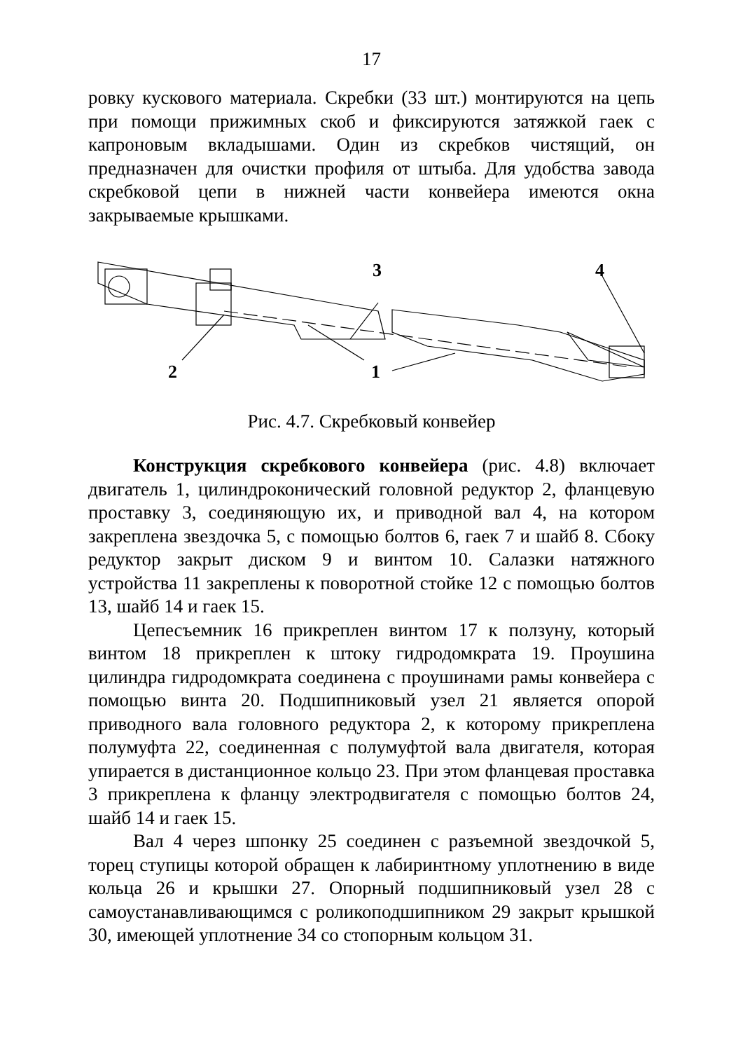17
ровку кускового материала. Скребки (33 шт.) монтируются на цепь при помощи прижимных скоб и фиксируются затяжкой гаек с капроновым вкладышами. Один из скребков чистящий, он предназначен для очистки профиля от штыба. Для удобства завода скребковой цепи в нижней части конвейера имеются окна закрываемые крышками.
3
4
2
1
Рис. 4.7. Скребковый конвейер
Конструкция скребкового конвейера (рис. 4.8) включает двигатель 1, цилиндроконический головной редуктор 2, фланцевую проставку 3, соединяющую их, и приводной вал 4, на котором закреплена звездочка 5, с помощью болтов 6, гаек 7 и шайб 8. Сбоку редуктор закрыт диском 9 и винтом 10. Салазки натяжного устройства 11 закреплены к поворотной стойке 12 с помощью болтов 13, шайб 14 и гаек 15.
Цепесъемник 16 прикреплен винтом 17 к ползуну, который винтом 18 прикреплен к штоку гидродомкрата 19. Проушина цилиндра гидродомкрата соединена с проушинами рамы конвейера с помощью винта 20. Подшипниковый узел 21 является опорой приводного вала головного редуктора 2, к которому прикреплена полумуфта 22, соединенная с полумуфтой вала двигателя, которая упирается в дистанционное кольцо 23. При этом фланцевая проставка 3 прикреплена к фланцу электродвигателя с помощью болтов 24, шайб 14 и гаек 15.
Вал 4 через шпонку 25 соединен с разъемной звездочкой 5, торец ступицы которой обращен к лабиринтному уплотнению в виде кольца 26 и крышки 27. Опорный подшипниковый узел 28 с самоустанавливающимся с роликоподшипником 29 закрыт крышкой 30, имеющей уплотнение 34 со стопорным кольцом 31.